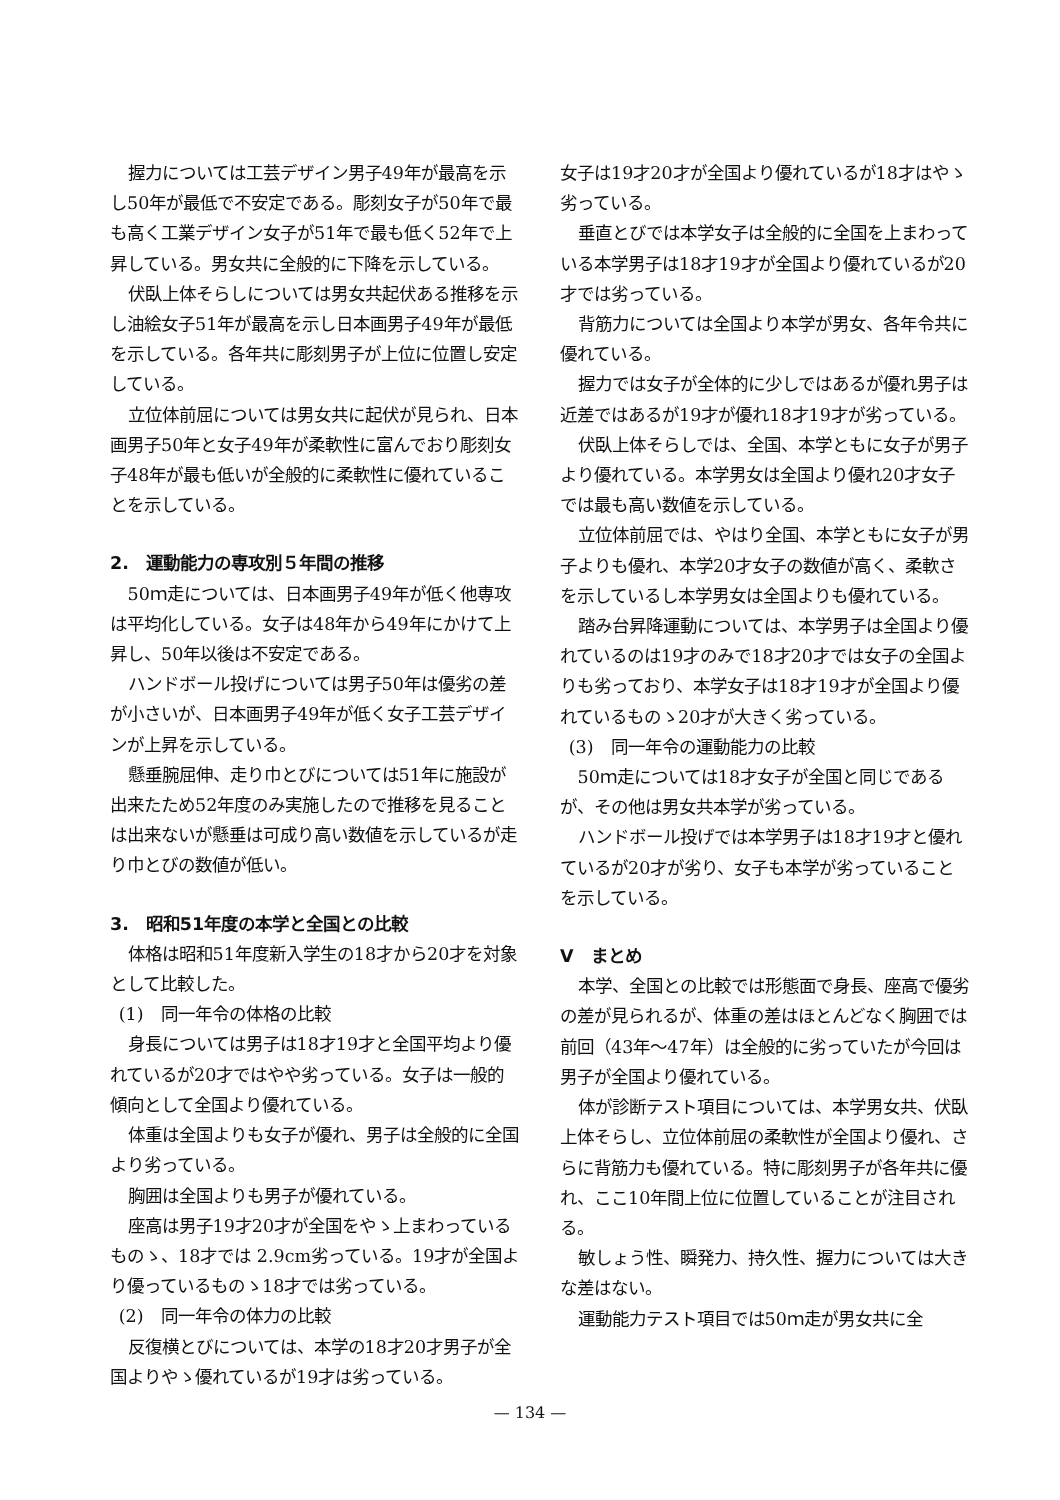握力については工芸デザイン男子49年が最高を示し50年が最低で不安定である。彫刻女子が50年で最も高く工業デザイン女子が51年で最も低く52年で上昇している。男女共に全般的に下降を示している。
伏臥上体そらしについては男女共起伏ある推移を示し油絵女子51年が最高を示し日本画男子49年が最低を示している。各年共に彫刻男子が上位に位置し安定している。
立位体前屈については男女共に起伏が見られ、日本画男子50年と女子49年が柔軟性に富んでおり彫刻女子48年が最も低いが全般的に柔軟性に優れていることを示している。
2.　運動能力の専攻別５年間の推移
50ｍ走については、日本画男子49年が低く他専攻は平均化している。女子は48年から49年にかけて上昇し、50年以後は不安定である。
ハンドボール投げについては男子50年は優劣の差が小さいが、日本画男子49年が低く女子工芸デザインが上昇を示している。
懸垂腕屈伸、走り巾とびについては51年に施設が出来たため52年度のみ実施したので推移を見ることは出来ないが懸垂は可成り高い数値を示しているが走り巾とびの数値が低い。
3.　昭和51年度の本学と全国との比較
体格は昭和51年度新入学生の18才から20才を対象として比較した。
(1)　同一年令の体格の比較
身長については男子は18才19才と全国平均より優れているが20才ではやや劣っている。女子は一般的傾向として全国より優れている。
体重は全国よりも女子が優れ、男子は全般的に全国より劣っている。
胸囲は全国よりも男子が優れている。
座高は男子19才20才が全国をやゝ上まわっているものゝ、18才では 2.9cm劣っている。19才が全国より優っているものゝ18才では劣っている。
(2)　同一年令の体力の比較
反復横とびについては、本学の18才20才男子が全国よりやゝ優れているが19才は劣っている。
女子は19才20才が全国より優れているが18才はやゝ劣っている。
垂直とびでは本学女子は全般的に全国を上まわっている本学男子は18才19才が全国より優れているが20才では劣っている。
背筋力については全国より本学が男女、各年令共に優れている。
握力では女子が全体的に少しではあるが優れ男子は近差ではあるが19才が優れ18才19才が劣っている。
伏臥上体そらしでは、全国、本学ともに女子が男子より優れている。本学男女は全国より優れ20才女子では最も高い数値を示している。
立位体前屈では、やはり全国、本学ともに女子が男子よりも優れ、本学20才女子の数値が高く、柔軟さを示しているし本学男女は全国よりも優れている。
踏み台昇降運動については、本学男子は全国より優れているのは19才のみで18才20才では女子の全国よりも劣っており、本学女子は18才19才が全国より優れているものゝ20才が大きく劣っている。
(3)　同一年令の運動能力の比較
50ｍ走については18才女子が全国と同じであるが、その他は男女共本学が劣っている。
ハンドボール投げでは本学男子は18才19才と優れているが20才が劣り、女子も本学が劣っていることを示している。
Ⅴ　まとめ
本学、全国との比較では形態面で身長、座高で優劣の差が見られるが、体重の差はほとんどなく胸囲では前回（43年～47年）は全般的に劣っていたが今回は男子が全国より優れている。
体が診断テスト項目については、本学男女共、伏臥上体そらし、立位体前屈の柔軟性が全国より優れ、さらに背筋力も優れている。特に彫刻男子が各年共に優れ、ここ10年間上位に位置していることが注目される。
敏しょう性、瞬発力、持久性、握力については大きな差はない。
運動能力テスト項目では50ｍ走が男女共に全
— 134 —